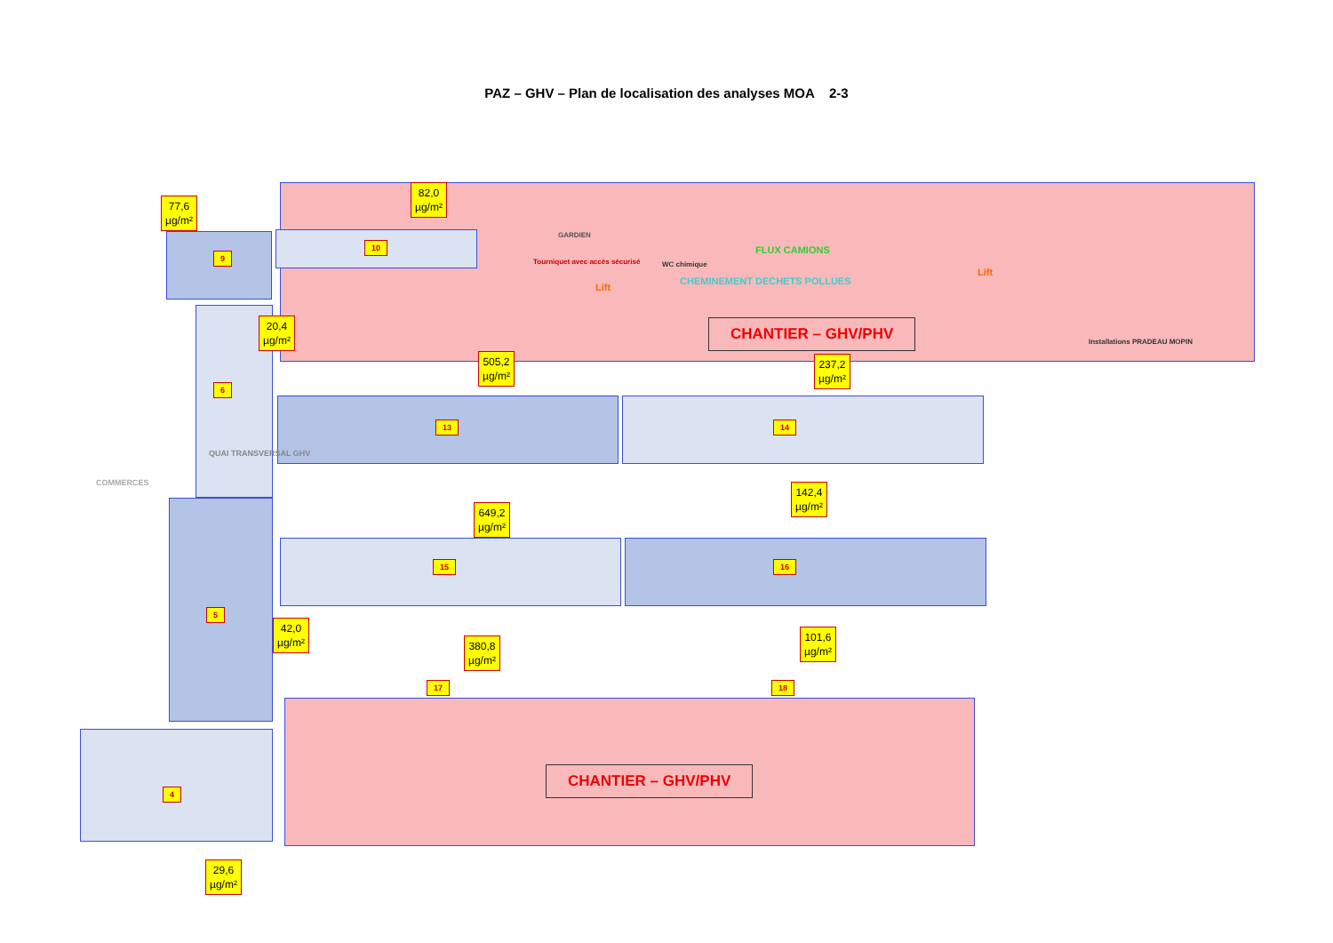PAZ – GHV – Plan de localisation des analyses MOA 2-3
FLUX CAMIONS
CHEMINEMENT DECHETS POLLUES
GARDIEN
Tourniquet avec accès sécurisé WC chimique
Lift
Lift
Installations PRADEAU MOPIN
COMMERCES
QUAI TRANSVERSAL GHV
CHANTIER – GHV/PHV
CHANTIER – GHV/PHV
77,6
µg/m²
9
82,0
µg/m²
10
20,4
µg/m²
6
505,2
µg/m²
13
237,2
µg/m²
14
142,4
µg/m²
16
649,2
µg/m²
15
42,0
µg/m²
5
380,8
µg/m²
17
101,6
µg/m²
18
4
29,6
µg/m²